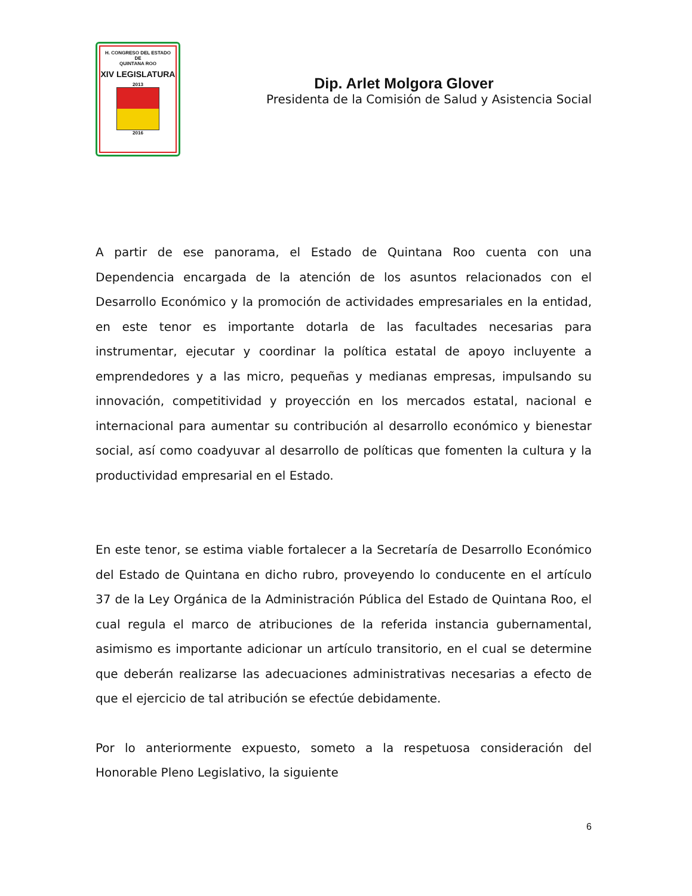H. CONGRESO DEL ESTADO
DE
QUINTANA ROO
XIV LEGISLATURA
2013
2016
Dip. Arlet Molgora Glover
Presidenta de la Comisión de Salud y Asistencia Social
A partir de ese panorama, el Estado de Quintana Roo cuenta con una Dependencia encargada de la atención de los asuntos relacionados con el Desarrollo Económico y la promoción de actividades empresariales en la entidad, en este tenor es importante dotarla de las facultades necesarias para instrumentar, ejecutar y coordinar la política estatal de apoyo incluyente a emprendedores y a las micro, pequeñas y medianas empresas, impulsando su innovación, competitividad y proyección en los mercados estatal, nacional e internacional para aumentar su contribución al desarrollo económico y bienestar social, así como coadyuvar al desarrollo de políticas que fomenten la cultura y la productividad empresarial en el Estado.
En este tenor, se estima viable fortalecer a la Secretaría de Desarrollo Económico del Estado de Quintana en dicho rubro, proveyendo lo conducente en el artículo 37 de la Ley Orgánica de la Administración Pública del Estado de Quintana Roo, el cual regula el marco de atribuciones de la referida instancia gubernamental, asimismo es importante adicionar un artículo transitorio, en el cual se determine que deberán realizarse las adecuaciones administrativas necesarias a efecto de que el ejercicio de tal atribución se efectúe debidamente.
Por lo anteriormente expuesto, someto a la respetuosa consideración del Honorable Pleno Legislativo, la siguiente
6